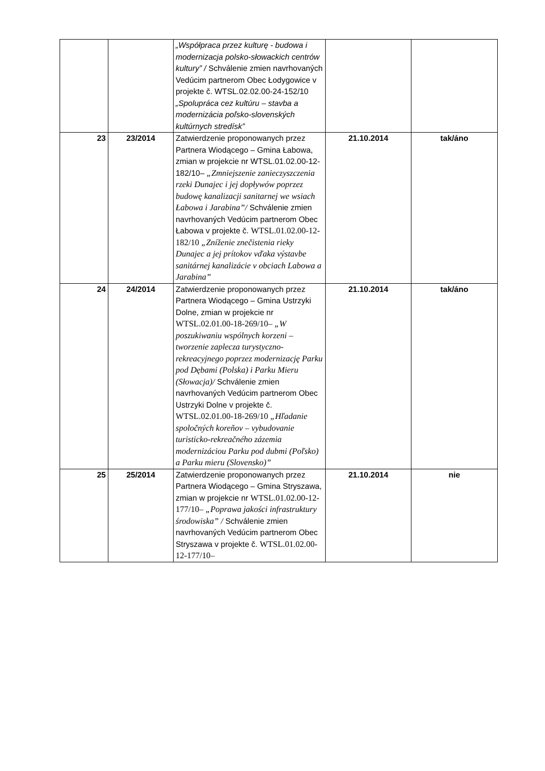| | | „Współpraca przez kulturę - budowa i modernizacja polsko-słowackich centrów kultury” / Schválenie zmien navrhovaných Vedúcim partnerom Obec Łodygowice v projekte č. WTSL.02.02.00-24-152/10 „Spolupráca cez kultúru – stavba a modernizácia poľsko-slovenských kultúrnych stredísk” | | |
| 23 | 23/2014 | Zatwierdzenie proponowanych przez Partnera Wiodącego – Gmina Łabowa, zmian w projekcie nr WTSL.01.02.00-12-182/10– „Zmniejszenie zanieczyszczenia rzeki Dunajec i jej dopływów poprzez budowę kanalizacji sanitarnej we wsiach Łabowa i Jarabina”/ Schválenie zmien navrhovaných Vedúcim partnerom Obec Łabowa v projekte č. WTSL.01.02.00-12-182/10 „Zníženie znečistenia rieky Dunajec a jej prítokov vďaka výstavbe sanitárnej kanalizácie v obciach Labowa a Jarabina” | 21.10.2014 | tak/áno |
| 24 | 24/2014 | Zatwierdzenie proponowanych przez Partnera Wiodącego – Gmina Ustrzyki Dolne, zmian w projekcie nr WTSL.02.01.00-18-269/10– „W poszukiwaniu wspólnych korzeni – tworzenie zaplecza turystyczno-rekreacyjnego poprzez modernizację Parku pod Dębami (Polska) i Parku Mieru (Słowacja)/ Schválenie zmien navrhovaných Vedúcim partnerom Obec Ustrzyki Dolne v projekte č. WTSL.02.01.00-18-269/10 „Hľadanie spoločných koreňov – vybudovanie turisticko-rekreačného zázemia modernizáciou Parku pod dubmi (Poľsko) a Parku mieru (Slovensko)” | 21.10.2014 | tak/áno |
| 25 | 25/2014 | Zatwierdzenie proponowanych przez Partnera Wiodącego – Gmina Stryszawa, zmian w projekcie nr WTSL.01.02.00-12-177/10– „Poprawa jakości infrastruktury środowiska” / Schválenie zmien navrhovaných Vedúcim partnerom Obec Stryszawa v projekte č. WTSL.01.02.00-12-177/10– | 21.10.2014 | nie |